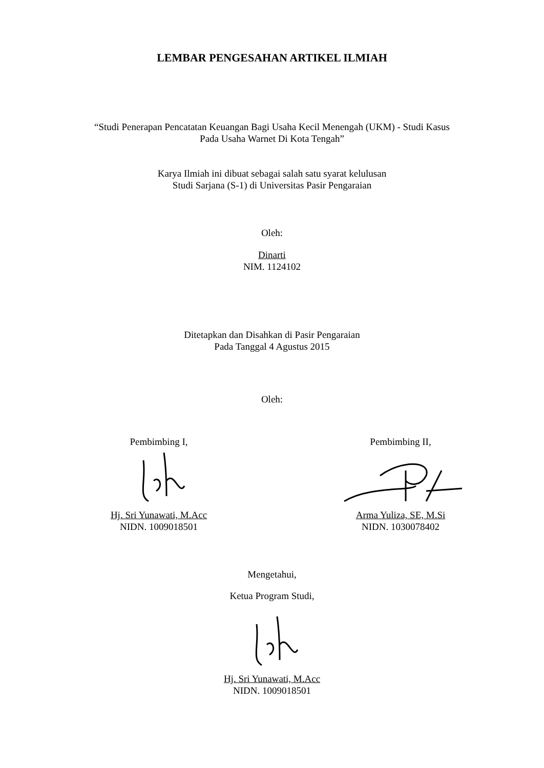LEMBAR PENGESAHAN ARTIKEL ILMIAH
“Studi Penerapan Pencatatan Keuangan Bagi Usaha Kecil Menengah (UKM) - Studi Kasus
Pada Usaha Warnet Di Kota Tengah”
Karya Ilmiah ini dibuat sebagai salah satu syarat kelulusan
Studi Sarjana (S-1) di Universitas Pasir Pengaraian
Oleh:
Dinarti
NIM. 1124102
Ditetapkan dan Disahkan di Pasir Pengaraian
Pada Tanggal 4 Agustus 2015
Oleh:
Pembimbing I,
Hj. Sri Yunawati, M.Acc
NIDN. 1009018501
Pembimbing II,
Arma Yuliza, SE, M.Si
NIDN. 1030078402
Mengetahui,
Ketua Program Studi,
Hj. Sri Yunawati, M.Acc
NIDN. 1009018501